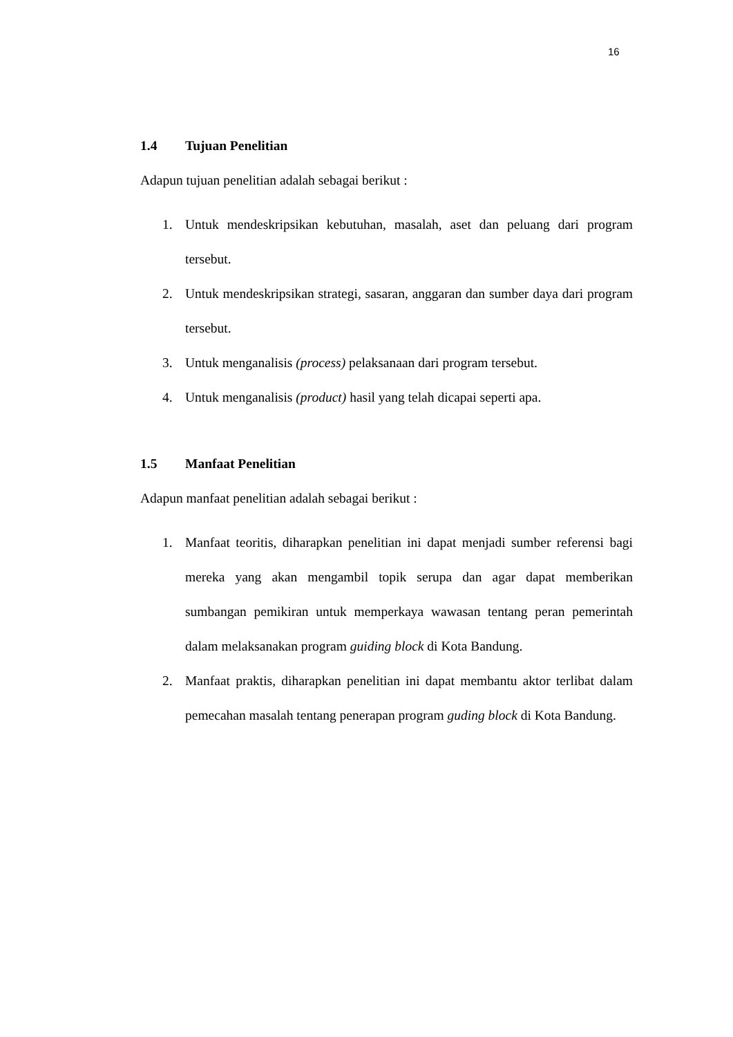16
1.4 Tujuan Penelitian
Adapun tujuan penelitian adalah sebagai berikut :
1. Untuk mendeskripsikan kebutuhan, masalah, aset dan peluang dari program tersebut.
2. Untuk mendeskripsikan strategi, sasaran, anggaran dan sumber daya dari program tersebut.
3. Untuk menganalisis (process) pelaksanaan dari program tersebut.
4. Untuk menganalisis (product) hasil yang telah dicapai seperti apa.
1.5 Manfaat Penelitian
Adapun manfaat penelitian adalah sebagai berikut :
1. Manfaat teoritis, diharapkan penelitian ini dapat menjadi sumber referensi bagi mereka yang akan mengambil topik serupa dan agar dapat memberikan sumbangan pemikiran untuk memperkaya wawasan tentang peran pemerintah dalam melaksanakan program guiding block di Kota Bandung.
2. Manfaat praktis, diharapkan penelitian ini dapat membantu aktor terlibat dalam pemecahan masalah tentang penerapan program guding block di Kota Bandung.